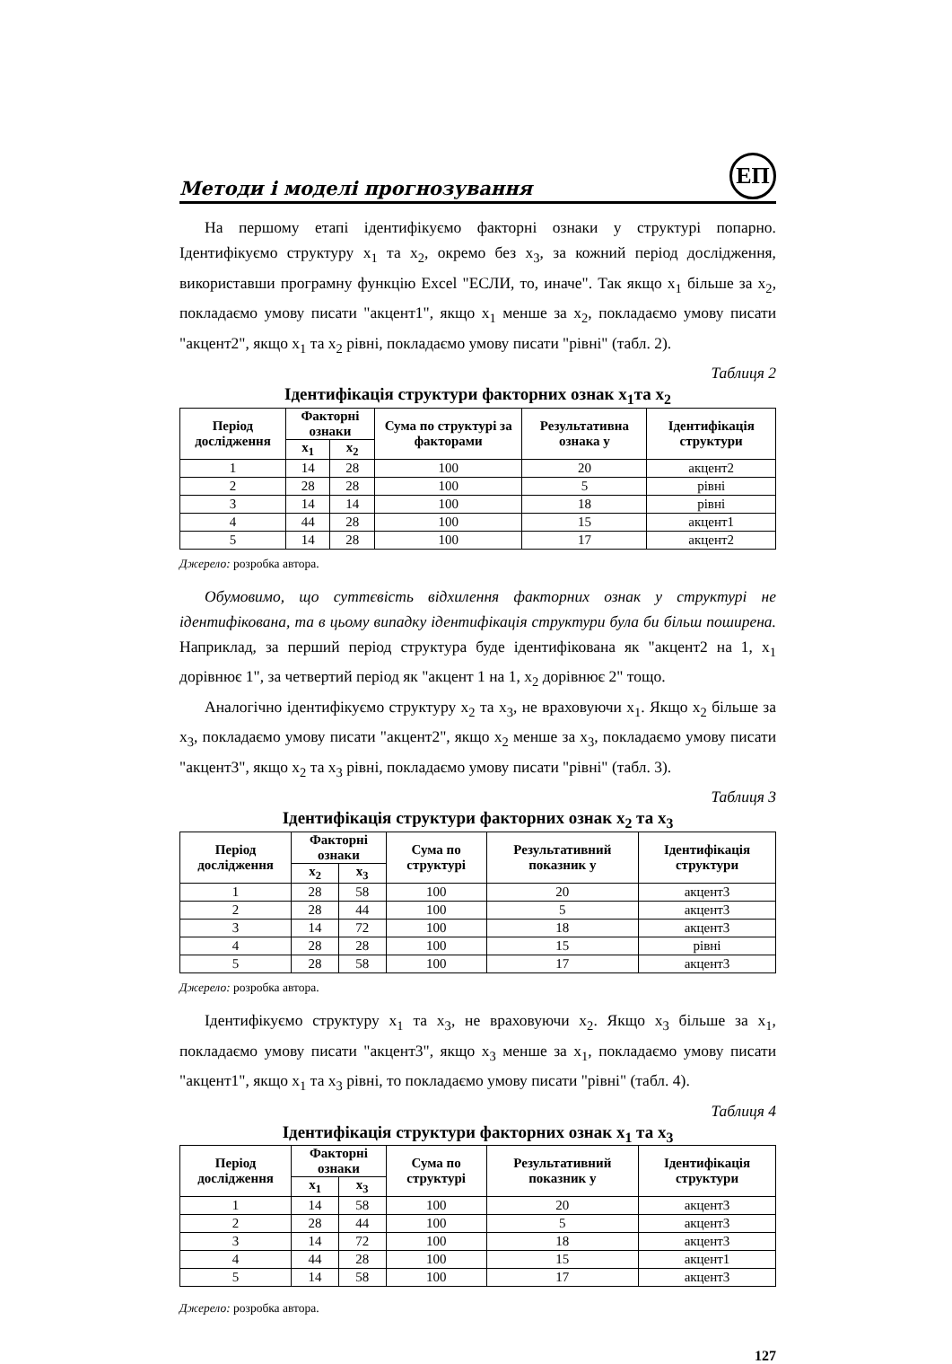Методи і моделі прогнозування
ЕП
На першому етапі ідентифікуємо факторні ознаки у структурі попарно. Ідентифікуємо структуру x<sub>1</sub> та x<sub>2</sub>, окремо без x<sub>3</sub>, за кожний період дослідження, використавши програмну функцію Excel "ЕСЛИ, то, иначе". Так якщо x<sub>1</sub> більше за x<sub>2</sub>, покладаємо умову писати "акцент1", якщо x<sub>1</sub> менше за x<sub>2</sub>, покладаємо умову писати "акцент2", якщо x<sub>1</sub> та x<sub>2</sub> рівні, покладаємо умову писати "рівні" (табл. 2).
Таблиця 2
Ідентифікація структури факторних ознак x<sub>1</sub>та x<sub>2</sub>
| Період дослідження | Факторні ознаки | | Сума по структурі за факторами | Результативна ознака у | Ідентифікація структури |
| --- | --- | --- | --- | --- | --- |
| | x<sub>1</sub> | x<sub>2</sub> | | | |
| 1 | 14 | 28 | 100 | 20 | акцент2 |
| 2 | 28 | 28 | 100 | 5 | рівні |
| 3 | 14 | 14 | 100 | 18 | рівні |
| 4 | 44 | 28 | 100 | 15 | акцент1 |
| 5 | 14 | 28 | 100 | 17 | акцент2 |
Джерело: розробка автора.
Обумовимо, що суттєвість відхилення факторних ознак у структурі не ідентифікована, та в цьому випадку ідентифікація структури була би більш поширена. Наприклад, за перший період структура буде ідентифікована як "акцент2 на 1, x<sub>1</sub> дорівнює 1", за четвертий період як "акцент 1 на 1, x<sub>2</sub> дорівнює 2" тощо.
Аналогічно ідентифікуємо структуру x<sub>2</sub> та x<sub>3</sub>, не враховуючи x<sub>1</sub>. Якщо x<sub>2</sub> більше за x<sub>3</sub>, покладаємо умову писати "акцент2", якщо x<sub>2</sub> менше за x<sub>3</sub>, покладаємо умову писати "акцент3", якщо x<sub>2</sub> та x<sub>3</sub> рівні, покладаємо умову писати "рівні" (табл. 3).
Таблиця 3
Ідентифікація структури факторних ознак x<sub>2</sub> та x<sub>3</sub>
| Період дослідження | Факторні ознаки | | Сума по структурі | Результативний показник у | Ідентифікація структури |
| --- | --- | --- | --- | --- | --- |
| | x<sub>2</sub> | x<sub>3</sub> | | | |
| 1 | 28 | 58 | 100 | 20 | акцент3 |
| 2 | 28 | 44 | 100 | 5 | акцент3 |
| 3 | 14 | 72 | 100 | 18 | акцент3 |
| 4 | 28 | 28 | 100 | 15 | рівні |
| 5 | 28 | 58 | 100 | 17 | акцент3 |
Джерело: розробка автора.
Ідентифікуємо структуру x<sub>1</sub> та x<sub>3</sub>, не враховуючи x<sub>2</sub>. Якщо x<sub>3</sub> більше за x<sub>1</sub>, покладаємо умову писати "акцент3", якщо x<sub>3</sub> менше за x<sub>1</sub>, покладаємо умову писати "акцент1", якщо x<sub>1</sub> та x<sub>3</sub> рівні, то покладаємо умову писати "рівні" (табл. 4).
Таблиця 4
Ідентифікація структури факторних ознак x<sub>1</sub> та x<sub>3</sub>
| Період дослідження | Факторні ознаки | | Сума по структурі | Результативний показник у | Ідентифікація структури |
| --- | --- | --- | --- | --- | --- |
| | x<sub>1</sub> | x<sub>3</sub> | | | |
| 1 | 14 | 58 | 100 | 20 | акцент3 |
| 2 | 28 | 44 | 100 | 5 | акцент3 |
| 3 | 14 | 72 | 100 | 18 | акцент3 |
| 4 | 44 | 28 | 100 | 15 | акцент1 |
| 5 | 14 | 58 | 100 | 17 | акцент3 |
Джерело: розробка автора.
127